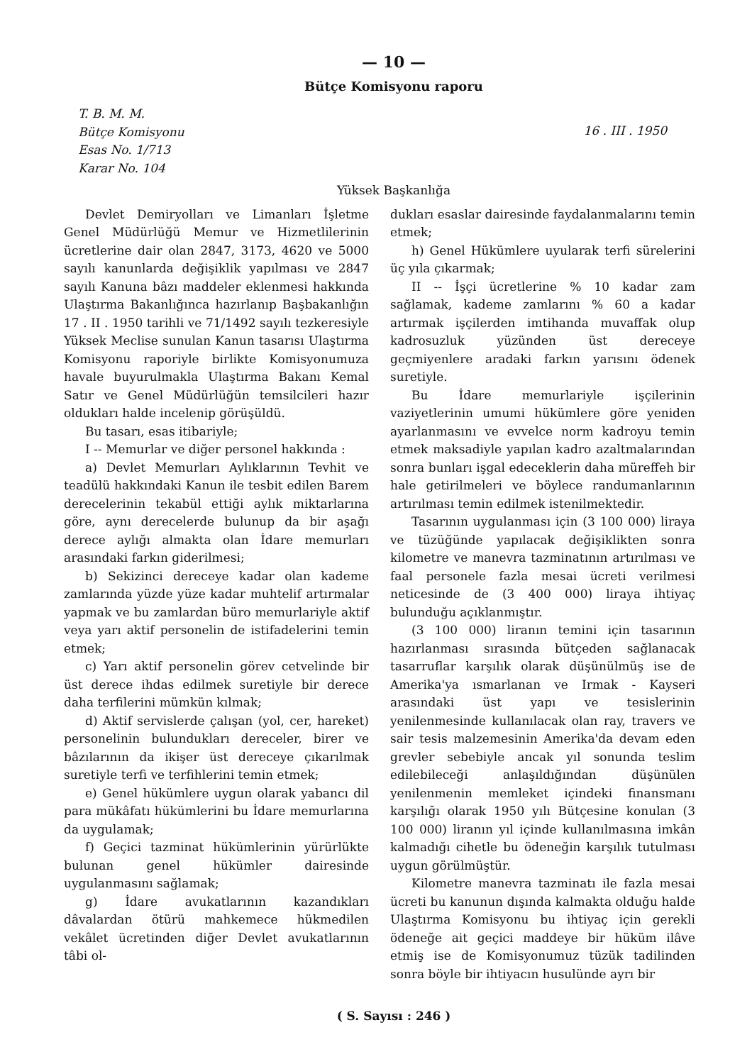— 10 —
Bütçe Komisyonu raporu
T. B. M. M.
Bütçe Komisyonu
Esas No. 1/713
Karar No. 104
16 . III . 1950
Yüksek Başkanlığa
Devlet Demiryolları ve Limanları İşletme Genel Müdürlüğü Memur ve Hizmetlilerinin ücretlerine dair olan 2847, 3173, 4620 ve 5000 sayılı kanunlarda değişiklik yapılması ve 2847 sayılı Kanuna bâzı maddeler eklenmesi hakkında Ulaştırma Bakanlığınca hazırlanıp Başbakanlığın 17 . II . 1950 tarihli ve 71/1492 sayılı tezkeresiyle Yüksek Meclise sunulan Kanun tasarısı Ulaştırma Komisyonu raporiyle birlikte Komisyonumuza havale buyurulmakla Ulaştırma Bakanı Kemal Satır ve Genel Müdürlüğün temsilcileri hazır oldukları halde incelenip görüşüldü.
Bu tasarı, esas itibariyle;
I -- Memurlar ve diğer personel hakkında :
a) Devlet Memurları Aylıklarının Tevhit ve teadülü hakkındaki Kanun ile tesbit edilen Barem derecelerinin tekabül ettiği aylık miktarlarına göre, aynı derecelerde bulunup da bir aşağı derece aylığı almakta olan İdare memurları arasındaki farkın giderilmesi;
b) Sekizinci dereceye kadar olan kademe zamlarında yüzde yüze kadar muhtelif artırmalar yapmak ve bu zamlardan büro memurlariyle aktif veya yarı aktif personelin de istifadelerini temin etmek;
c) Yarı aktif personelin görev cetvelinde bir üst derece ihdas edilmek suretiyle bir derece daha terfilerini mümkün kılmak;
d) Aktif servislerde çalışan (yol, cer, hareket) personelinin bulundukları dereceler, birer ve bâzılarının da ikişer üst dereceye çıkarılmak suretiyle terfi ve terfihlerini temin etmek;
e) Genel hükümlere uygun olarak yabancı dil para mükâfatı hükümlerini bu İdare memurlarına da uygulamak;
f) Geçici tazminat hükümlerinin yürürlükte bulunan genel hükümler dairesinde uygulanmasını sağlamak;
g) İdare avukatlarının kazandıkları dâvalardan ötürü mahkemece hükmedilen vekâlet ücretinden diğer Devlet avukatlarının tâbi ol-
dukları esaslar dairesinde faydalanmalarını temin etmek;
h) Genel Hükümlere uyularak terfi sürelerini üç yıla çıkarmak;
II -- İşçi ücretlerine % 10 kadar zam sağlamak, kademe zamlarını % 60 a kadar artırmak işçilerden imtihanda muvaffak olup kadrosuzluk yüzünden üst dereceye geçmiyenlere aradaki farkın yarısını ödenek suretiyle.
Bu İdare memurlariyle işçilerinin vaziyetlerinin umumi hükümlere göre yeniden ayarlanmasını ve evvelce norm kadroyu temin etmek maksadiyle yapılan kadro azaltmalarından sonra bunları işgal edeceklerin daha müreffeh bir hale getirilmeleri ve böylece randumanlarının artırılması temin edilmek istenilmektedir.
Tasarının uygulanması için (3 100 000) liraya ve tüzüğünde yapılacak değişiklikten sonra kilometre ve manevra tazminatının artırılması ve faal personele fazla mesai ücreti verilmesi neticesinde de (3 400 000) liraya ihtiyaç bulunduğu açıklanmıştır.
(3 100 000) liranın temini için tasarının hazırlanması sırasında bütçeden sağlanacak tasarruflar karşılık olarak düşünülmüş ise de Amerika'ya ısmarlanan ve Irmak - Kayseri arasındaki üst yapı ve tesislerinin yenilenmesinde kullanılacak olan ray, travers ve sair tesis malzemesinin Amerika'da devam eden grevler sebebiyle ancak yıl sonunda teslim edilebileceği anlaşıldığından düşünülen yenilenmenin memleket içindeki finansmanı karşılığı olarak 1950 yılı Bütçesine konulan (3 100 000) liranın yıl içinde kullanılmasına imkân kalmadığı cihetle bu ödeneğin karşılık tutulması uygun görülmüştür.
Kilometre manevra tazminatı ile fazla mesai ücreti bu kanunun dışında kalmakta olduğu halde Ulaştırma Komisyonu bu ihtiyaç için gerekli ödeneğe ait geçici maddeye bir hüküm ilâve etmiş ise de Komisyonumuz tüzük tadilinden sonra böyle bir ihtiyacın husulünde ayrı bir
( S. Sayısı : 246 )